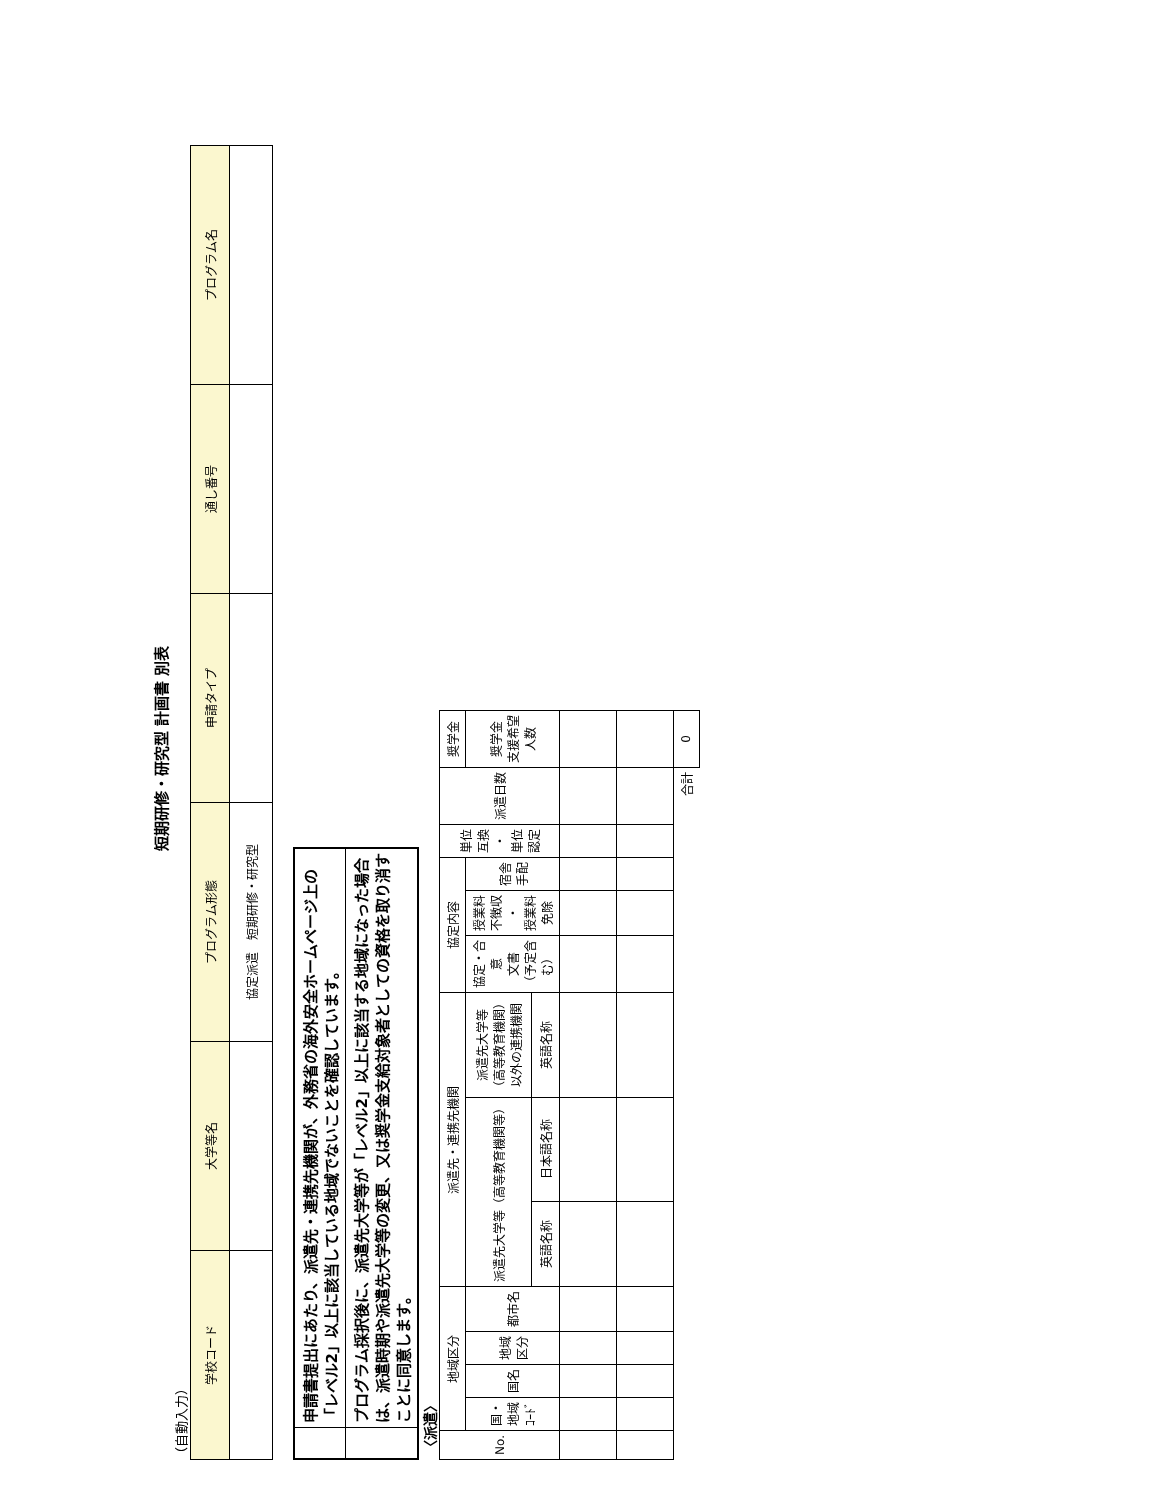短期研修・研究型 計画書 別表
（自動入力）
| 学校コード | 大学等名 | プログラム形態 | 申請タイプ | 通し番号 | プログラム名 |
| --- | --- | --- | --- | --- | --- |
| | | 協定派遣 短期研修・研究型 | | | |
| | 申請書提出にあたり、派遣先・連携先機関が、外務省の海外安全ホームページ上の「レベル2」以上に該当している地域でないことを確認しています。 |
| | プログラム採択後に、派遣先大学等が「レベル2」以上に該当する地域になった場合は、派遣時期や派遣先大学等の変更、又は奨学金支給対象者としての資格を取り消すことに同意します。 |
〈派遣〉
| No. | 地域区分 | | | | 派遣先・連携先機関 | | | 協定内容 | | | 単位 互換 ・ 単位 認定 | 派遣日数 | 奨学金 |
| | 国・ 地域 ｺｰﾄﾞ | 国名 | 地域 区分 | 都市名 | 派遣先大学等（高等教育機関等） | | 派遣先大学等 （高等教育機関） 以外の連携機関 | 協定・合 意 文書 （予定含 む） | 授業料 不徴収 ・ 授業料 免除 | 宿舎 手配 | | | 奨学金 支援希望 人数 |
| | | | | | 英語名称 | 日本語名称 | 英語名称 | | | | | | |
| 合計 | | | | | | | | | | | | | 0 |